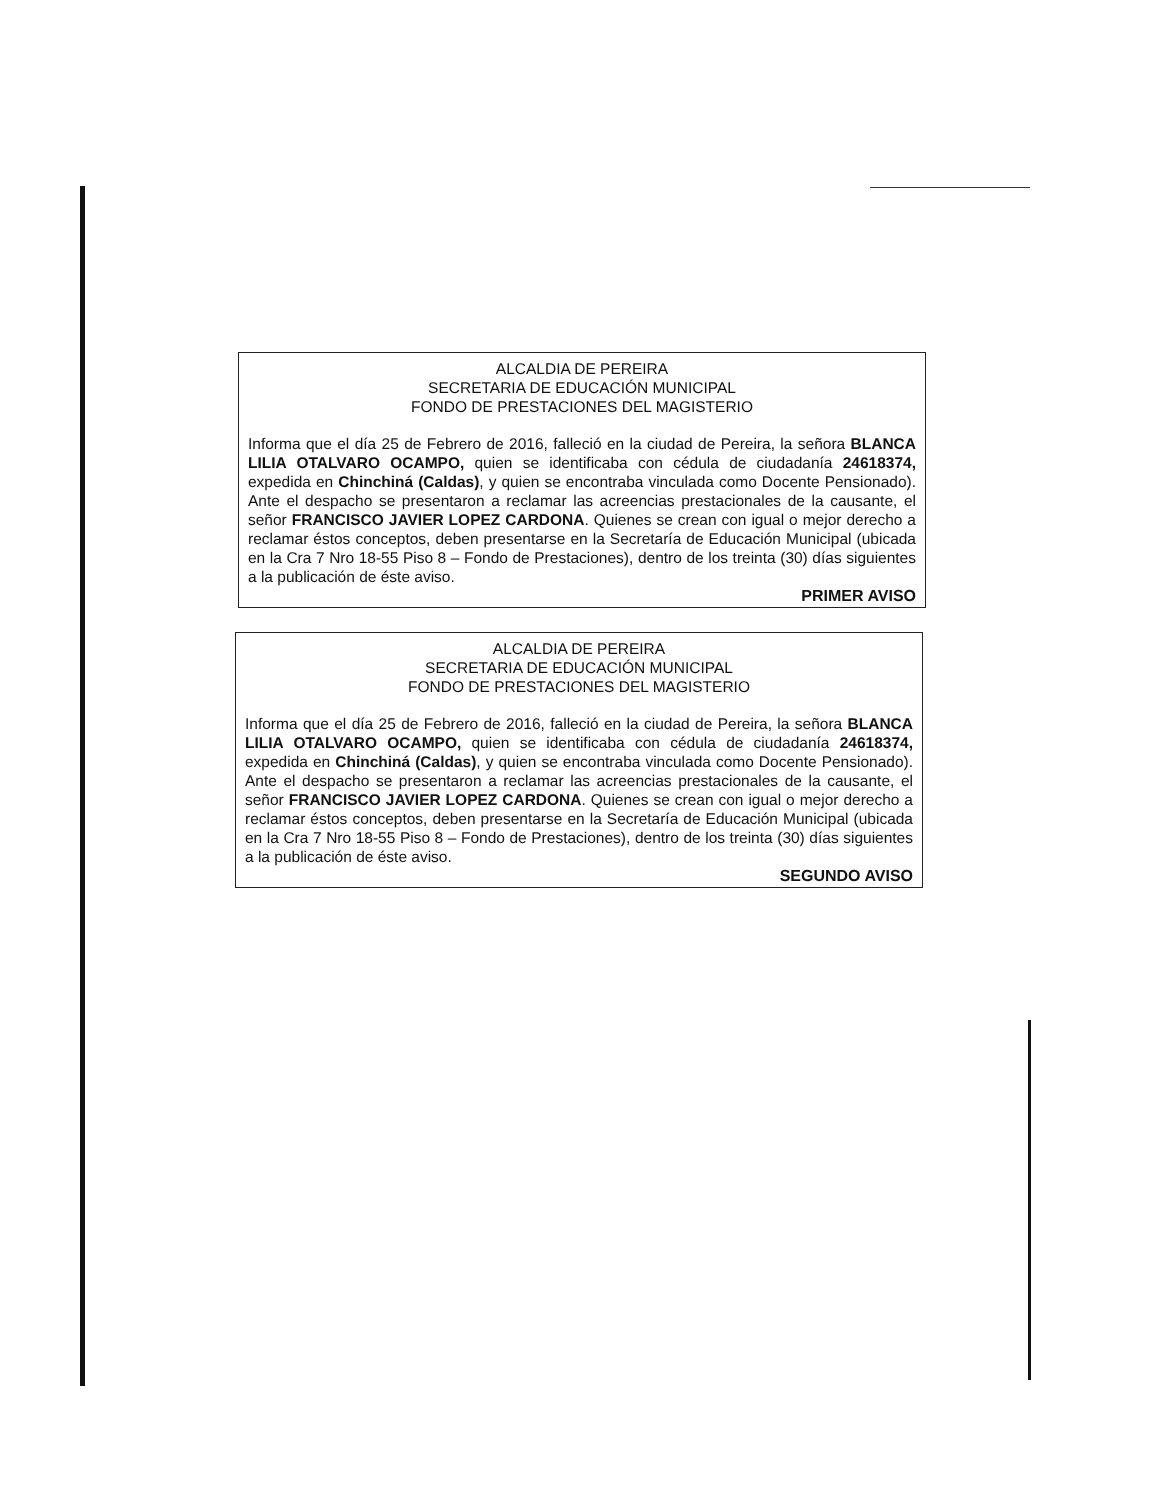ALCALDIA DE PEREIRA
SECRETARIA DE EDUCACIÓN MUNICIPAL
FONDO DE PRESTACIONES DEL MAGISTERIO
Informa que el día 25 de Febrero de 2016, falleció en la ciudad de Pereira, la señora BLANCA LILIA OTALVARO OCAMPO, quien se identificaba con cédula de ciudadanía 24618374, expedida en Chinchiná (Caldas), y quien se encontraba vinculada como Docente Pensionado). Ante el despacho se presentaron a reclamar las acreencias prestacionales de la causante, el señor FRANCISCO JAVIER LOPEZ CARDONA. Quienes se crean con igual o mejor derecho a reclamar éstos conceptos, deben presentarse en la Secretaría de Educación Municipal (ubicada en la Cra 7 Nro 18-55 Piso 8 – Fondo de Prestaciones), dentro de los treinta (30) días siguientes a la publicación de éste aviso.
PRIMER AVISO
ALCALDIA DE PEREIRA
SECRETARIA DE EDUCACIÓN MUNICIPAL
FONDO DE PRESTACIONES DEL MAGISTERIO
Informa que el día 25 de Febrero de 2016, falleció en la ciudad de Pereira, la señora BLANCA LILIA OTALVARO OCAMPO, quien se identificaba con cédula de ciudadanía 24618374, expedida en Chinchiná (Caldas), y quien se encontraba vinculada como Docente Pensionado). Ante el despacho se presentaron a reclamar las acreencias prestacionales de la causante, el señor FRANCISCO JAVIER LOPEZ CARDONA. Quienes se crean con igual o mejor derecho a reclamar éstos conceptos, deben presentarse en la Secretaría de Educación Municipal (ubicada en la Cra 7 Nro 18-55 Piso 8 – Fondo de Prestaciones), dentro de los treinta (30) días siguientes a la publicación de éste aviso.
SEGUNDO AVISO